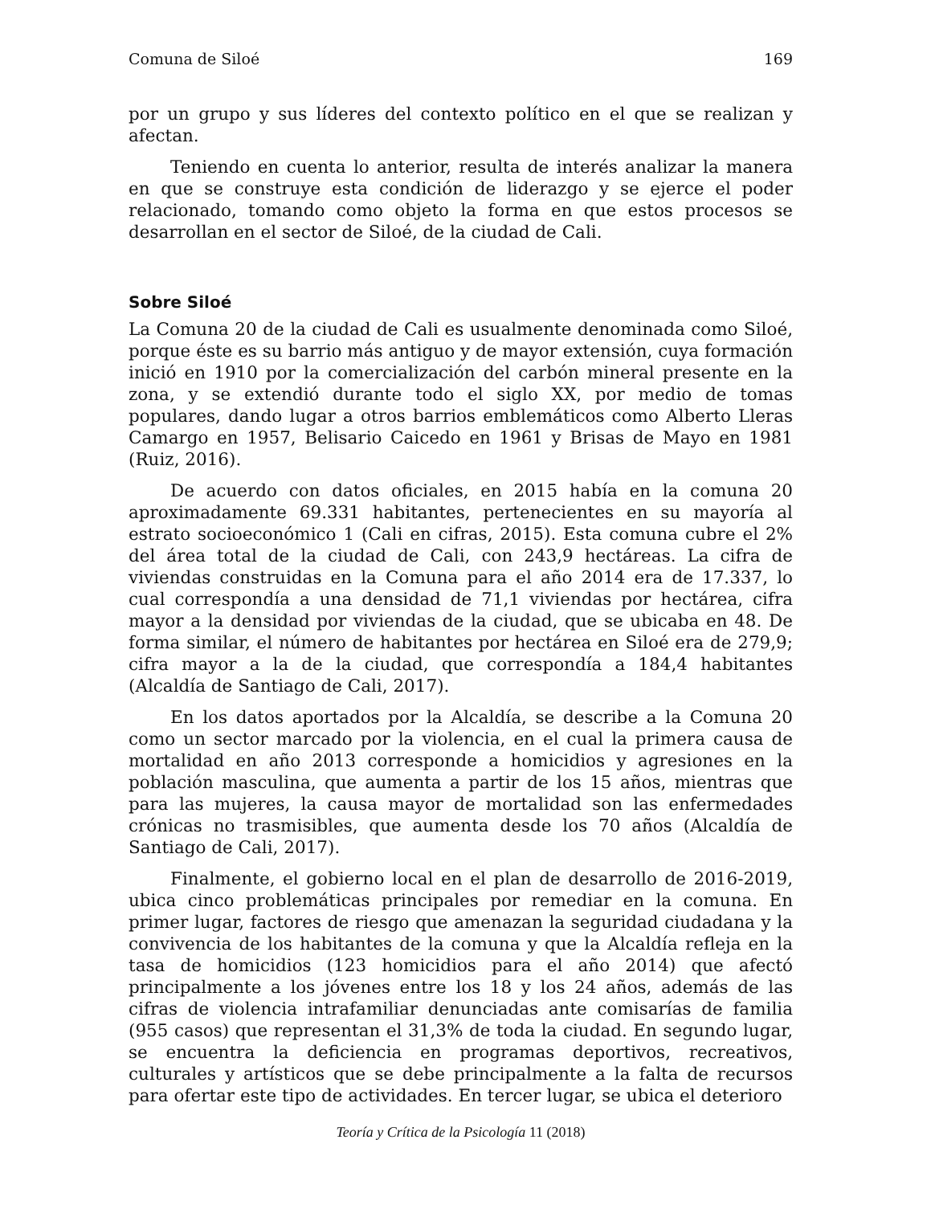Comuna de Siloé 169
por un grupo y sus líderes del contexto político en el que se realizan y afectan.
Teniendo en cuenta lo anterior, resulta de interés analizar la manera en que se construye esta condición de liderazgo y se ejerce el poder relacionado, tomando como objeto la forma en que estos procesos se desarrollan en el sector de Siloé, de la ciudad de Cali.
Sobre Siloé
La Comuna 20 de la ciudad de Cali es usualmente denominada como Siloé, porque éste es su barrio más antiguo y de mayor extensión, cuya formación inició en 1910 por la comercialización del carbón mineral presente en la zona, y se extendió durante todo el siglo XX, por medio de tomas populares, dando lugar a otros barrios emblemáticos como Alberto Lleras Camargo en 1957, Belisario Caicedo en 1961 y Brisas de Mayo en 1981 (Ruiz, 2016).
De acuerdo con datos oficiales, en 2015 había en la comuna 20 aproximadamente 69.331 habitantes, pertenecientes en su mayoría al estrato socioeconómico 1 (Cali en cifras, 2015). Esta comuna cubre el 2% del área total de la ciudad de Cali, con 243,9 hectáreas. La cifra de viviendas construidas en la Comuna para el año 2014 era de 17.337, lo cual correspondía a una densidad de 71,1 viviendas por hectárea, cifra mayor a la densidad por viviendas de la ciudad, que se ubicaba en 48. De forma similar, el número de habitantes por hectárea en Siloé era de 279,9; cifra mayor a la de la ciudad, que correspondía a 184,4 habitantes (Alcaldía de Santiago de Cali, 2017).
En los datos aportados por la Alcaldía, se describe a la Comuna 20 como un sector marcado por la violencia, en el cual la primera causa de mortalidad en año 2013 corresponde a homicidios y agresiones en la población masculina, que aumenta a partir de los 15 años, mientras que para las mujeres, la causa mayor de mortalidad son las enfermedades crónicas no trasmisibles, que aumenta desde los 70 años (Alcaldía de Santiago de Cali, 2017).
Finalmente, el gobierno local en el plan de desarrollo de 2016-2019, ubica cinco problemáticas principales por remediar en la comuna. En primer lugar, factores de riesgo que amenazan la seguridad ciudadana y la convivencia de los habitantes de la comuna y que la Alcaldía refleja en la tasa de homicidios (123 homicidios para el año 2014) que afectó principalmente a los jóvenes entre los 18 y los 24 años, además de las cifras de violencia intrafamiliar denunciadas ante comisarías de familia (955 casos) que representan el 31,3% de toda la ciudad. En segundo lugar, se encuentra la deficiencia en programas deportivos, recreativos, culturales y artísticos que se debe principalmente a la falta de recursos para ofertar este tipo de actividades. En tercer lugar, se ubica el deterioro
Teoría y Crítica de la Psicología 11 (2018)